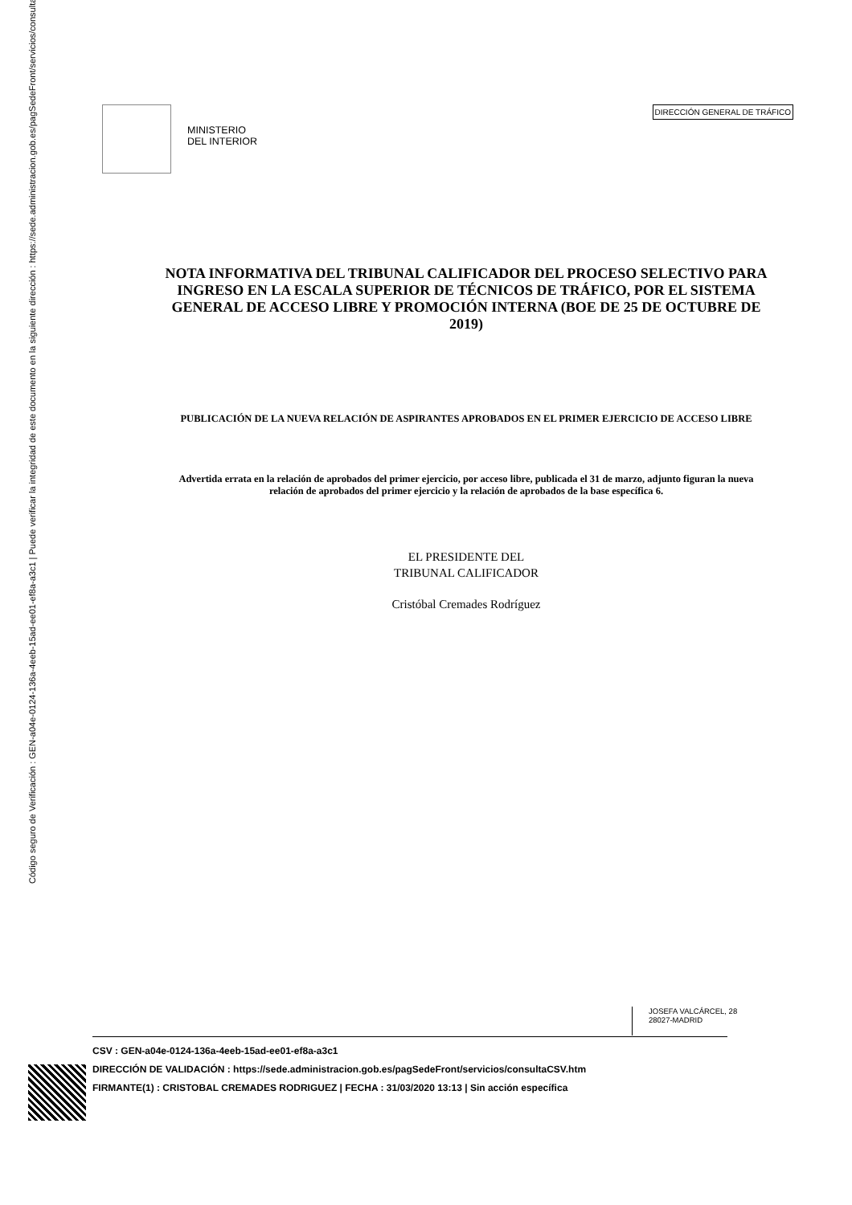Código seguro de Verificación : GEN-a04e-0124-136a-4eeb-15ad-ee01-ef8a-a3c1 | Puede verificar la integridad de este documento en la siguiente dirección : https://sede.administracion.gob.es/pagSedeFront/servicios/consultaCSV.htm
MINISTERIO
DEL INTERIOR
DIRECCIÓN GENERAL DE TRÁFICO
NOTA INFORMATIVA DEL TRIBUNAL CALIFICADOR DEL PROCESO SELECTIVO PARA INGRESO EN LA ESCALA SUPERIOR DE TÉCNICOS DE TRÁFICO, POR EL SISTEMA GENERAL DE ACCESO LIBRE Y PROMOCIÓN INTERNA (BOE DE 25 DE OCTUBRE DE 2019)
PUBLICACIÓN DE LA NUEVA RELACIÓN DE ASPIRANTES APROBADOS EN EL PRIMER EJERCICIO DE ACCESO LIBRE
Advertida errata en la relación de aprobados del primer ejercicio, por acceso libre, publicada el 31 de marzo, adjunto figuran la nueva relación de aprobados del primer ejercicio y la relación de aprobados de la base específica 6.
EL PRESIDENTE DEL
TRIBUNAL CALIFICADOR
Cristóbal Cremades Rodríguez
JOSEFA VALCÁRCEL, 28
28027-MADRID
CSV : GEN-a04e-0124-136a-4eeb-15ad-ee01-ef8a-a3c1
DIRECCIÓN DE VALIDACIÓN : https://sede.administracion.gob.es/pagSedeFront/servicios/consultaCSV.htm
FIRMANTE(1) : CRISTOBAL CREMADES RODRIGUEZ | FECHA : 31/03/2020 13:13 | Sin acción específica